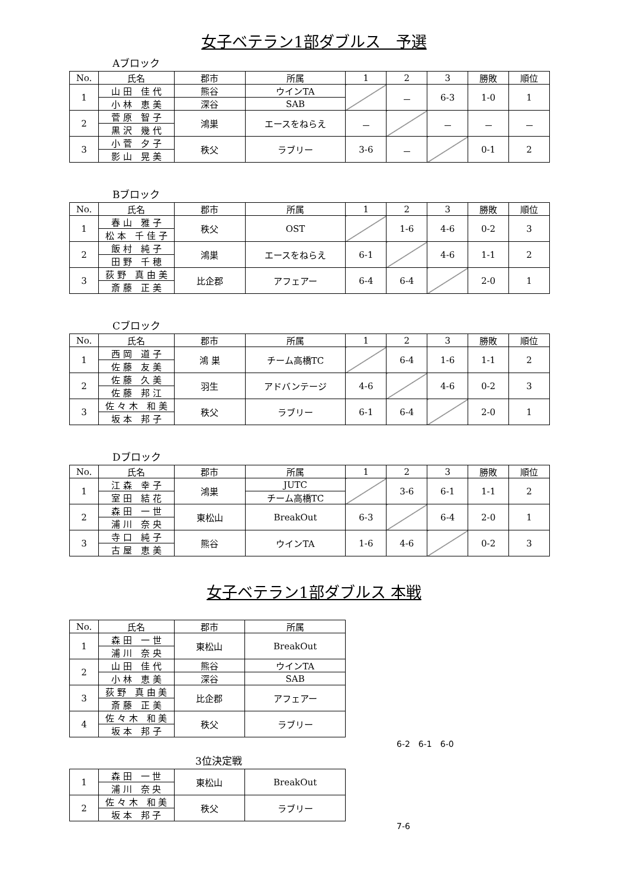女子ベテラン1部ダブルス　予選
Aブロック
| No. | 氏名 | 郡市 | 所属 | 1 | 2 | 3 | 勝敗 | 順位 |
| --- | --- | --- | --- | --- | --- | --- | --- | --- |
| 1 | 山 田 佳 代 | 熊谷 | ウインTA | | － | 6-3 | 1-0 | 1 |
| | 小 林 恵 美 | 深谷 | SAB | | | | | |
| 2 | 菅 原 智 子 | 鴻巣 | エースをねらえ | － | | － | － | － |
| | 黒 沢 幾 代 | | | | | | | |
| 3 | 小 菅 夕 子 | 秩父 | ラブリー | 3-6 | － | | 0-1 | 2 |
| | 影 山 晃 美 | | | | | | | |
Bブロック
| No. | 氏名 | 郡市 | 所属 | 1 | 2 | 3 | 勝敗 | 順位 |
| --- | --- | --- | --- | --- | --- | --- | --- | --- |
| 1 | 春 山 雅 子 | 秩父 | OST | | 1-6 | 4-6 | 0-2 | 3 |
| | 松 本 千 佳 子 | | | | | | | |
| 2 | 飯 村 純 子 | 鴻巣 | エースをねらえ | 6-1 | | 4-6 | 1-1 | 2 |
| | 田 野 千 穂 | | | | | | | |
| 3 | 荻 野 真 由 美 | 比企郡 | アフェアー | 6-4 | 6-4 | | 2-0 | 1 |
| | 斎 藤 正 美 | | | | | | | |
Cブロック
| No. | 氏名 | 郡市 | 所属 | 1 | 2 | 3 | 勝敗 | 順位 |
| --- | --- | --- | --- | --- | --- | --- | --- | --- |
| 1 | 西 岡 道 子 | 鴻 巣 | チーム高橋TC | | 6-4 | 1-6 | 1-1 | 2 |
| | 佐 藤 友 美 | | | | | | | |
| 2 | 佐 藤 久 美 | 羽生 | アドバンテージ | 4-6 | | 4-6 | 0-2 | 3 |
| | 佐 藤 邦 江 | | | | | | | |
| 3 | 佐 々 木 和 美 | 秩父 | ラブリー | 6-1 | 6-4 | | 2-0 | 1 |
| | 坂 本 邦 子 | | | | | | | |
Dブロック
| No. | 氏名 | 郡市 | 所属 | 1 | 2 | 3 | 勝敗 | 順位 |
| --- | --- | --- | --- | --- | --- | --- | --- | --- |
| 1 | 江 森 幸 子 | 鴻巣 | JUTC | | 3-6 | 6-1 | 1-1 | 2 |
| | 室 田 結 花 | | チーム高橋TC | | | | | |
| 2 | 森 田 一 世 | 東松山 | BreakOut | 6-3 | | 6-4 | 2-0 | 1 |
| | 浦 川 奈 央 | | | | | | | |
| 3 | 寺 口 純 子 | 熊谷 | ウインTA | 1-6 | 4-6 | | 0-2 | 3 |
| | 古 屋 恵 美 | | | | | | | |
女子ベテラン1部ダブルス 本戦
| No. | 氏名 | 郡市 | 所属 |
| --- | --- | --- | --- |
| 1 | 森 田 一 世 | 東松山 | BreakOut |
| | 浦 川 奈 央 | | |
| 2 | 山 田 佳 代 | 熊谷 | ウインTA |
| | 小 林 恵 美 | 深谷 | SAB |
| 3 | 荻 野 真 由 美 | 比企郡 | アフェアー |
| | 斎 藤 正 美 | | |
| 4 | 佐 々 木 和 美 | 秩父 | ラブリー |
| | 坂 本 邦 子 | | |
6-2　6-1　6-0
3位決定戦
| 1 | 森 田 一 世 | 東松山 | BreakOut |
| | 浦 川 奈 央 | | |
| 2 | 佐 々 木 和 美 | 秩父 | ラブリー |
| | 坂 本 邦 子 | | |
7-6